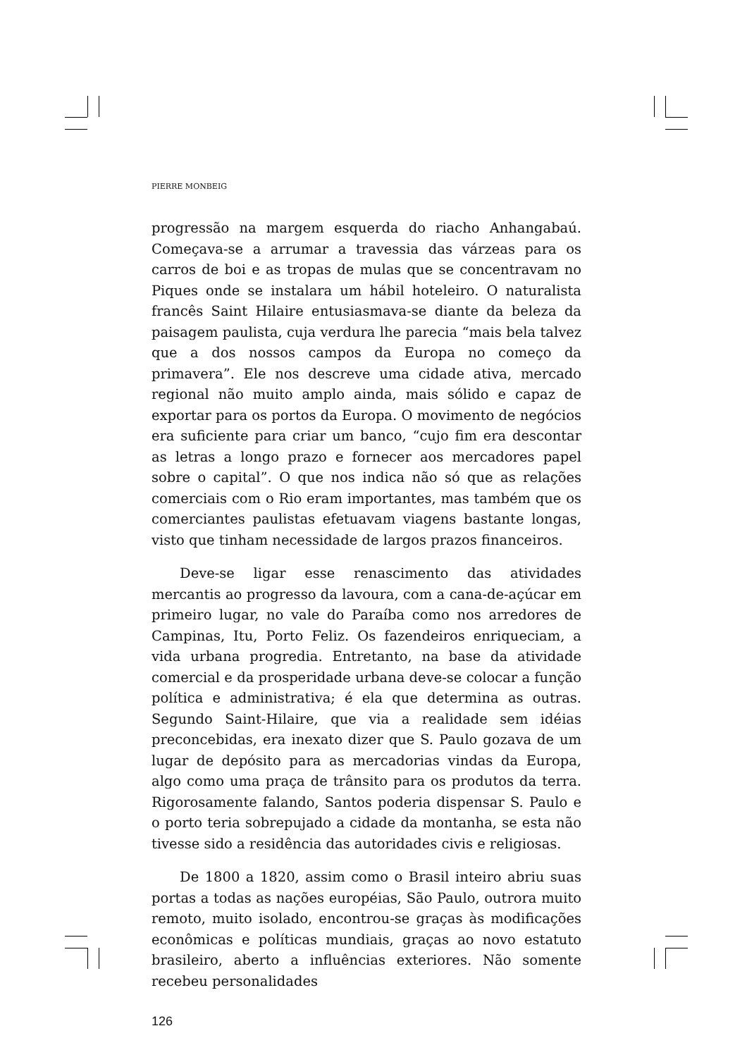PIERRE MONBEIG
progressão na margem esquerda do riacho Anhangabaú. Começava-se a arrumar a travessia das várzeas para os carros de boi e as tropas de mulas que se concentravam no Piques onde se instalara um hábil hoteleiro. O naturalista francês Saint Hilaire entusiasmava-se diante da beleza da paisagem paulista, cuja verdura lhe parecia “mais bela talvez que a dos nossos campos da Europa no começo da primavera”. Ele nos descreve uma cidade ativa, mercado regional não muito amplo ainda, mais sólido e capaz de exportar para os portos da Europa. O movimento de negócios era suficiente para criar um banco, “cujo fim era descontar as letras a longo prazo e fornecer aos mercadores papel sobre o capital”. O que nos indica não só que as relações comerciais com o Rio eram importantes, mas também que os comerciantes paulistas efetuavam viagens bastante longas, visto que tinham necessidade de largos prazos financeiros.
Deve-se ligar esse renascimento das atividades mercantis ao progresso da lavoura, com a cana-de-açúcar em primeiro lugar, no vale do Paraíba como nos arredores de Campinas, Itu, Porto Feliz. Os fazendeiros enriqueciam, a vida urbana progredia. Entretanto, na base da atividade comercial e da prosperidade urbana deve-se colocar a função política e administrativa; é ela que determina as outras. Segundo Saint-Hilaire, que via a realidade sem idéias preconcebidas, era inexato dizer que S. Paulo gozava de um lugar de depósito para as mercadorias vindas da Europa, algo como uma praça de trânsito para os produtos da terra. Rigorosamente falando, Santos poderia dispensar S. Paulo e o porto teria sobrepujado a cidade da montanha, se esta não tivesse sido a residência das autoridades civis e religiosas.
De 1800 a 1820, assim como o Brasil inteiro abriu suas portas a todas as nações européias, São Paulo, outrora muito remoto, muito isolado, encontrou-se graças às modificações econômicas e políticas mundiais, graças ao novo estatuto brasileiro, aberto a influências exteriores. Não somente recebeu personalidades
126